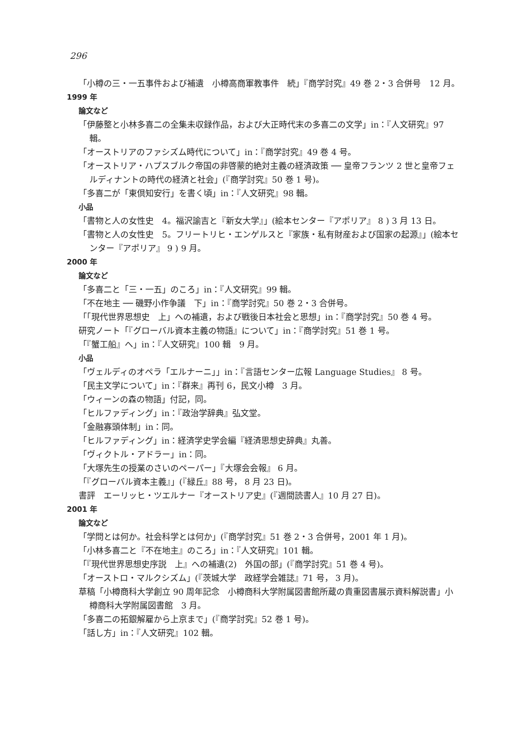296
「小樽の三・一五事件および補遺　小樽高商軍教事件　続」『商学討究』49 巻 2・3 合併号　12 月。
1999 年
論文など
「伊藤整と小林多喜二の全集未収録作品，および大正時代末の多喜二の文学」in：『人文研究』97 輯。
「オーストリアのファシズム時代について」in：『商学討究』49 巻 4 号。
「オーストリア・ハプスブルク帝国の非啓蒙的絶対主義の経済政策 ── 皇帝フランツ 2 世と皇帝フェルディナントの時代の経済と社会」(『商学討究』50 巻 1 号)。
「多喜二が「東倶知安行」を書く頃」in：『人文研究』98 輯。
小品
「書物と人の女性史　4。福沢諭吉と『新女大学』」(絵本センター『アポリア』 8 ) 3 月 13 日。
「書物と人の女性史　5。フリートリヒ・エンゲルスと『家族・私有財産および国家の起源』」(絵本センター『アポリア』 9 ) 9 月。
2000 年
論文など
「多喜二と「三・一五」のころ」in：『人文研究』99 輯。
「不在地主 ── 磯野小作争議　下」in：『商学討究』50 巻 2・3 合併号。
「「現代世界思想史　上」への補遺，および戦後日本社会と思想」in：『商学討究』50 巻 4 号。
研究ノート「『グローバル資本主義の物語』について」in：『商学討究』51 巻 1 号。
「『蟹工船』へ」in：『人文研究』100 輯　9 月。
小品
「ヴェルディのオペラ「エルナーニ」」in：『言語センター広報 Language Studies』 8 号。
「民主文学について」in：『群来』再刊 6，民文小樽　3 月。
「ウィーンの森の物語」付記，同。
「ヒルファディング」in：『政治学辞典』弘文堂。
「金融寡頭体制」in：同。
「ヒルファディング」in：経済学史学会編『経済思想史辞典』丸善。
「ヴィクトル・アドラー」in：同。
「大塚先生の授業のさいのペーパー」『大塚会会報』 6 月。
「『グローバル資本主義』」(『緑丘』88 号， 8 月 23 日)。
書評　エーリッヒ・ツエルナー『オーストリア史』(『週間読書人』10 月 27 日)。
2001 年
論文など
「学問とは何か。社会科学とは何か」(『商学討究』51 巻 2・3 合併号，2001 年 1 月)。
「小林多喜二と『不在地主』のころ」in：『人文研究』101 輯。
「『現代世界思想史序説　上』への補遺(2)　外国の部」(『商学討究』51 巻 4 号)。
「オーストロ・マルクシズム」(『茨城大学　政経学会雑誌』71 号， 3 月)。
草稿「小樽商科大学創立 90 周年記念　小樽商科大学附属図書館所蔵の貴重図書展示資料解説書」小樽商科大学附属図書館　3 月。
「多喜二の拓銀解雇から上京まで」(『商学討究』52 巻 1 号)。
「話し方」in：『人文研究』102 輯。